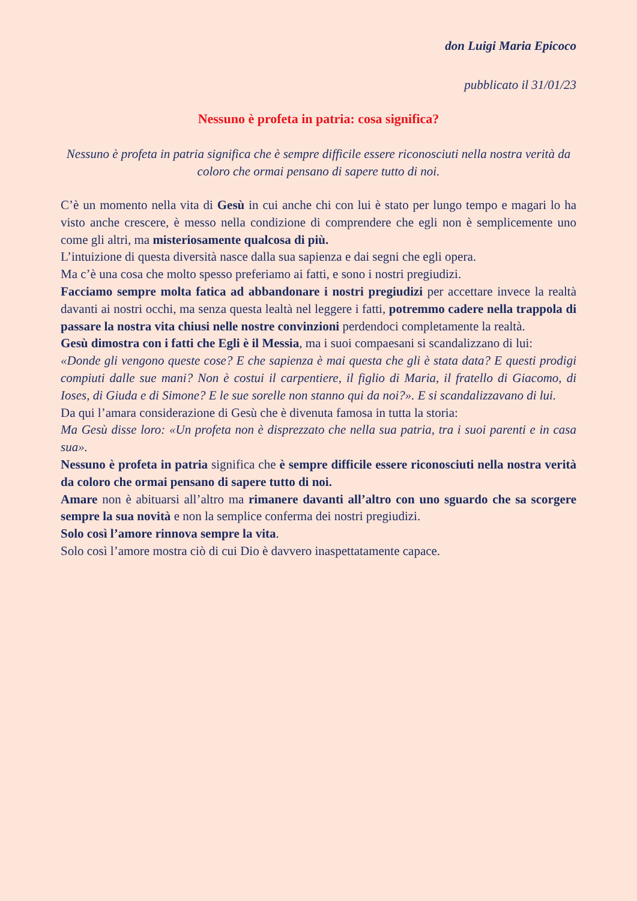don Luigi Maria Epicoco
pubblicato il 31/01/23
Nessuno è profeta in patria: cosa significa?
Nessuno è profeta in patria significa che è sempre difficile essere riconosciuti nella nostra verità da coloro che ormai pensano di sapere tutto di noi.
C’è un momento nella vita di Gesù in cui anche chi con lui è stato per lungo tempo e magari lo ha visto anche crescere, è messo nella condizione di comprendere che egli non è semplicemente uno come gli altri, ma misteriosamente qualcosa di più.
L’intuizione di questa diversità nasce dalla sua sapienza e dai segni che egli opera.
Ma c’è una cosa che molto spesso preferiamo ai fatti, e sono i nostri pregiudizi.
Facciamo sempre molta fatica ad abbandonare i nostri pregiudizi per accettare invece la realtà davanti ai nostri occhi, ma senza questa lealtà nel leggere i fatti, potremmo cadere nella trappola di passare la nostra vita chiusi nelle nostre convinzioni perdendoci completamente la realtà.
Gesù dimostra con i fatti che Egli è il Messia, ma i suoi compaesani si scandalizzano di lui:
«Donde gli vengono queste cose? E che sapienza è mai questa che gli è stata data? E questi prodigi compiuti dalle sue mani? Non è costui il carpentiere, il figlio di Maria, il fratello di Giacomo, di Ioses, di Giuda e di Simone? E le sue sorelle non stanno qui da noi?». E si scandalizzavano di lui.
Da qui l’amara considerazione di Gesù che è divenuta famosa in tutta la storia:
Ma Gesù disse loro: «Un profeta non è disprezzato che nella sua patria, tra i suoi parenti e in casa sua».
Nessuno è profeta in patria significa che è sempre difficile essere riconosciuti nella nostra verità da coloro che ormai pensano di sapere tutto di noi.
Amare non è abituarsi all’altro ma rimanere davanti all’altro con uno sguardo che sa scorgere sempre la sua novità e non la semplice conferma dei nostri pregiudizi.
Solo così l’amore rinnova sempre la vita.
Solo così l’amore mostra ciò di cui Dio è davvero inaspettatamente capace.